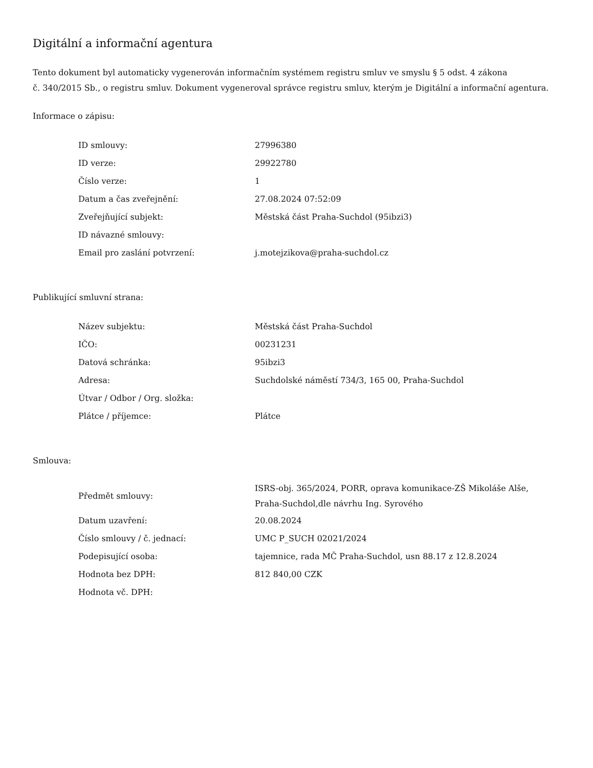Digitální a informační agentura
Tento dokument byl automaticky vygenerován informačním systémem registru smluv ve smyslu § 5 odst. 4 zákona
č. 340/2015 Sb., o registru smluv. Dokument vygeneroval správce registru smluv, kterým je Digitální a informační agentura.
Informace o zápisu:
| ID smlouvy: | 27996380 |
| ID verze: | 29922780 |
| Číslo verze: | 1 |
| Datum a čas zveřejnění: | 27.08.2024 07:52:09 |
| Zveřejňující subjekt: | Městská část Praha-Suchdol (95ibzi3) |
| ID návazné smlouvy: | |
| Email pro zaslání potvrzení: | j.motejzikova@praha-suchdol.cz |
Publikující smluvní strana:
| Název subjektu: | Městská část Praha-Suchdol |
| IČO: | 00231231 |
| Datová schránka: | 95ibzi3 |
| Adresa: | Suchdolské náměstí 734/3, 165 00, Praha-Suchdol |
| Útvar / Odbor / Org. složka: | |
| Plátce / příjemce: | Plátce |
Smlouva:
| Předmět smlouvy: | ISRS-obj. 365/2024, PORR, oprava komunikace-ZŠ Mikoláše Alše, Praha-Suchdol,dle návrhu Ing. Syrového |
| Datum uzavření: | 20.08.2024 |
| Číslo smlouvy / č. jednací: | UMC P_SUCH 02021/2024 |
| Podepisující osoba: | tajemnice, rada MČ Praha-Suchdol, usn 88.17 z 12.8.2024 |
| Hodnota bez DPH: | 812 840,00 CZK |
| Hodnota vč. DPH: | |